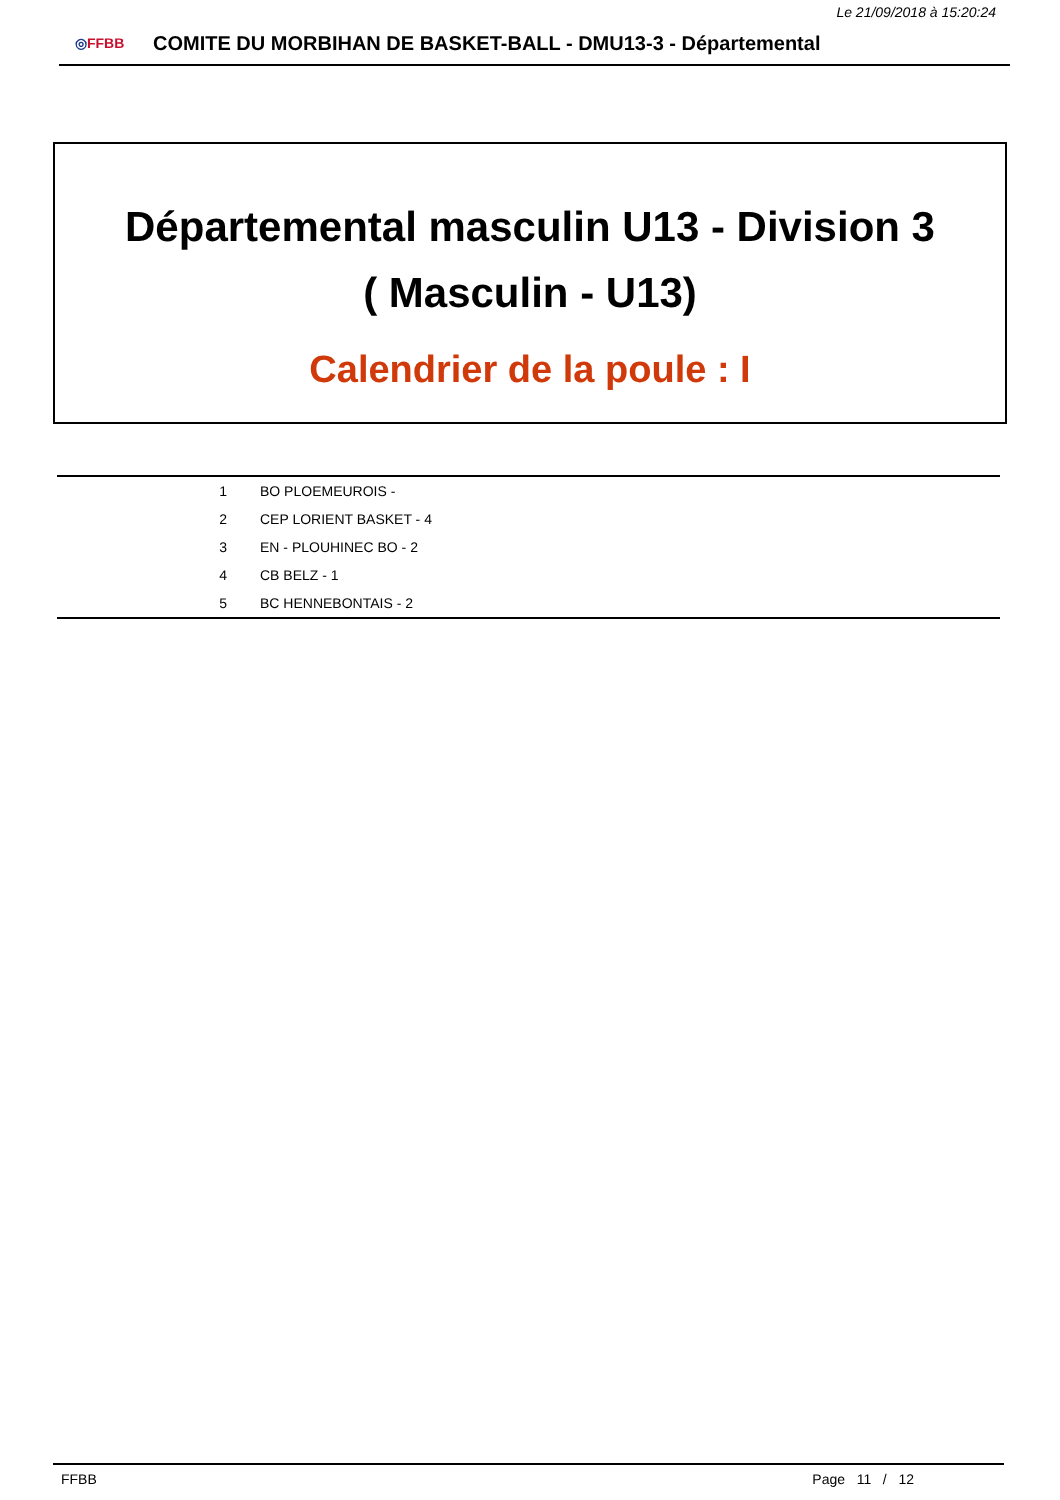Le 21/09/2018 à 15:20:24
◎FFBB
COMITE DU MORBIHAN DE BASKET-BALL - DMU13-3 - Départemental
Départemental masculin U13 - Division 3
( Masculin - U13)
Calendrier de la poule : I
| 1 | BO PLOEMEUROIS - |
| 2 | CEP LORIENT BASKET - 4 |
| 3 | EN - PLOUHINEC BO - 2 |
| 4 | CB BELZ - 1 |
| 5 | BC HENNEBONTAIS - 2 |
FFBB Page 11 / 12